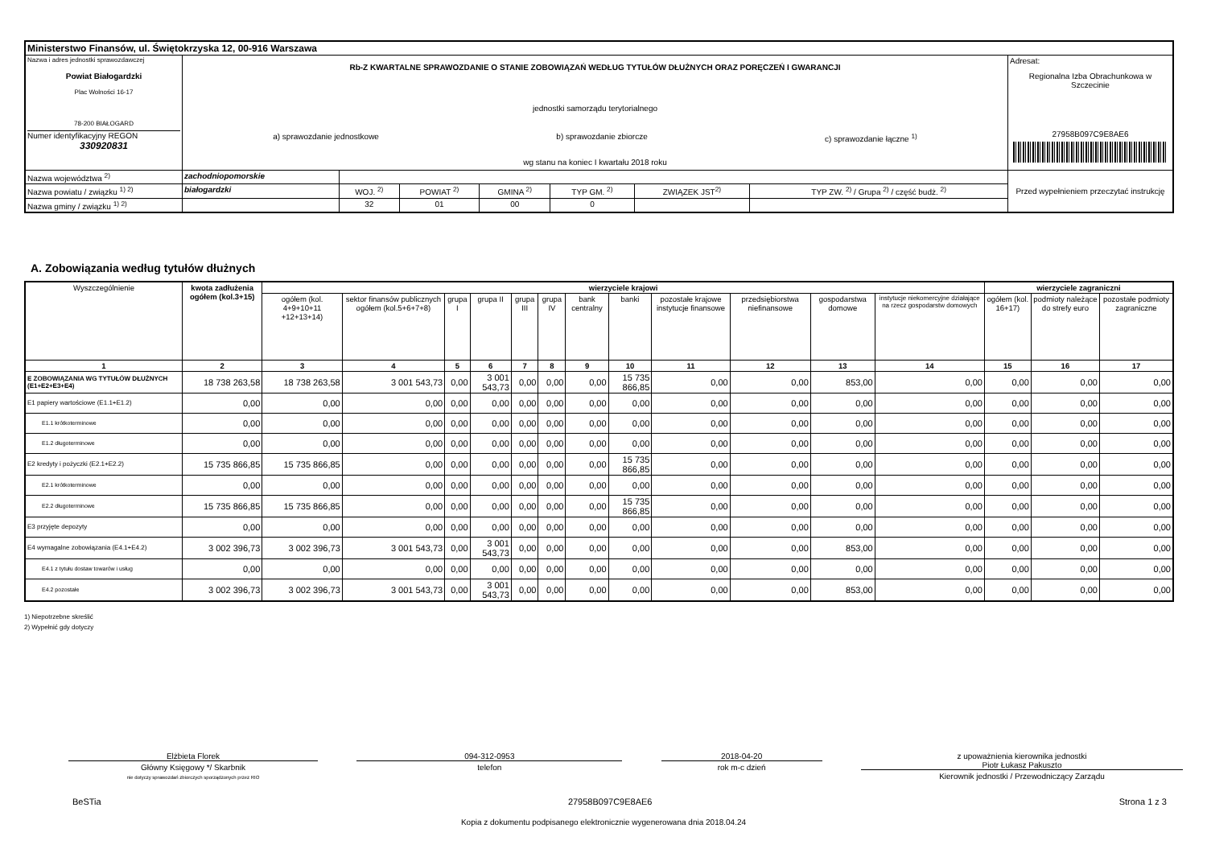| Ministerstwo Finansów, ul. Świętokrzyska 12, 00-916 Warszawa | | | | | | | | |
| Nazwa i adres jednostki sprawozdawczej Powiat Białogardzki Plac Wolności 16-17 78-200 BIAŁOGARD Numer identyfikacyjny REGON 330920831 | Rb-Z KWARTALNE SPRAWOZDANIE O STANIE ZOBOWIĄZAŃ WEDŁUG TYTUŁÓW DŁUŻNYCH ORAZ PORĘCZEŃ I GWARANCJI jednostki samorządu terytorialnego a) sprawozdanie jednostkowe b) sprawozdanie zbiorcze c) sprawozdanie łączne <sup>1)</sup> wg stanu na koniec I kwartału 2018 roku | | | | | | | Adresat: Regionalna Izba Obrachunkowa w Szczecinie 27958B097C9E8AE6 |
| Nazwa województwa <sup>2)</sup> | zachodniopomorskie | | | | | | | Przed wypełnieniem przeczytać instrukcję |
| Nazwa powiatu / związku <sup>1) 2)</sup> | białogardzki | WOJ. <sup>2)</sup> | POWIAT <sup>2)</sup> | GMINA <sup>2)</sup> | TYP GM. <sup>2)</sup> | ZWIĄZEK JST<sup>2)</sup> | TYP ZW. <sup>2)</sup> / Grupa <sup>2)</sup> / część budż. <sup>2)</sup> | |
| Nazwa gminy / związku <sup>1) 2)</sup> | | 32 | 01 | 00 | 0 | | | |
A. Zobowiązania według tytułów dłużnych
| Wyszczególnienie | kwota zadłużenia ogółem (kol.3+15) | wierzyciele krajowi | | | | | | | | | | | | wierzyciele zagraniczni | | |
| --- | --- | --- | --- | --- | --- | --- | --- | --- | --- | --- | --- | --- | --- | --- | --- | --- |
| | | ogółem (kol. 4+9+10+11 +12+13+14) | sektor finansów publicznych ogółem (kol.5+6+7+8) | grupa I | grupa II | grupa III | grupa IV | bank centralny | banki | pozostałe krajowe instytucje finansowe | przedsiębiorstwa niefinansowe | gospodarstwa domowe | instytucje niekomercyjne działające na rzecz gospodarstw domowych | ogółem (kol. 16+17) | podmioty należące do strefy euro | pozostałe podmioty zagraniczne |
| 1 | 2 | 3 | 4 | 5 | 6 | 7 | 8 | 9 | 10 | 11 | 12 | 13 | 14 | 15 | 16 | 17 |
| E ZOBOWIĄZANIA WG TYTUŁÓW DŁUŻNYCH (E1+E2+E3+E4) | 18 738 263,58 | 18 738 263,58 | 3 001 543,73 | 0,00 | 3 001 543,73 | 0,00 | 0,00 | 0,00 | 15 735 866,85 | 0,00 | 0,00 | 853,00 | 0,00 | 0,00 | 0,00 | 0,00 |
| E1 papiery wartościowe (E1.1+E1.2) | 0,00 | 0,00 | 0,00 | 0,00 | 0,00 | 0,00 | 0,00 | 0,00 | 0,00 | 0,00 | 0,00 | 0,00 | 0,00 | 0,00 | 0,00 | 0,00 |
| E1.1 krótkoterminowe | 0,00 | 0,00 | 0,00 | 0,00 | 0,00 | 0,00 | 0,00 | 0,00 | 0,00 | 0,00 | 0,00 | 0,00 | 0,00 | 0,00 | 0,00 | 0,00 |
| E1.2 długoterminowe | 0,00 | 0,00 | 0,00 | 0,00 | 0,00 | 0,00 | 0,00 | 0,00 | 0,00 | 0,00 | 0,00 | 0,00 | 0,00 | 0,00 | 0,00 | 0,00 |
| E2 kredyty i pożyczki (E2.1+E2.2) | 15 735 866,85 | 15 735 866,85 | 0,00 | 0,00 | 0,00 | 0,00 | 0,00 | 0,00 | 15 735 866,85 | 0,00 | 0,00 | 0,00 | 0,00 | 0,00 | 0,00 | 0,00 |
| E2.1 krótkoterminowe | 0,00 | 0,00 | 0,00 | 0,00 | 0,00 | 0,00 | 0,00 | 0,00 | 0,00 | 0,00 | 0,00 | 0,00 | 0,00 | 0,00 | 0,00 | 0,00 |
| E2.2 długoterminowe | 15 735 866,85 | 15 735 866,85 | 0,00 | 0,00 | 0,00 | 0,00 | 0,00 | 0,00 | 15 735 866,85 | 0,00 | 0,00 | 0,00 | 0,00 | 0,00 | 0,00 | 0,00 |
| E3 przyjęte depozyty | 0,00 | 0,00 | 0,00 | 0,00 | 0,00 | 0,00 | 0,00 | 0,00 | 0,00 | 0,00 | 0,00 | 0,00 | 0,00 | 0,00 | 0,00 | 0,00 |
| E4 wymagalne zobowiązania (E4.1+E4.2) | 3 002 396,73 | 3 002 396,73 | 3 001 543,73 | 0,00 | 3 001 543,73 | 0,00 | 0,00 | 0,00 | 0,00 | 0,00 | 0,00 | 853,00 | 0,00 | 0,00 | 0,00 | 0,00 |
| E4.1 z tytułu dostaw towarów i usług | 0,00 | 0,00 | 0,00 | 0,00 | 0,00 | 0,00 | 0,00 | 0,00 | 0,00 | 0,00 | 0,00 | 0,00 | 0,00 | 0,00 | 0,00 | 0,00 |
| E4.2 pozostałe | 3 002 396,73 | 3 002 396,73 | 3 001 543,73 | 0,00 | 3 001 543,73 | 0,00 | 0,00 | 0,00 | 0,00 | 0,00 | 0,00 | 853,00 | 0,00 | 0,00 | 0,00 | 0,00 |
1) Niepotrzebne skreślić
2) Wypełnić gdy dotyczy
Elżbieta Florek
Główny Księgowy */ Skarbnik
nie dotyczy sprawozdań zbiorczych sporządzonych przez RIO
094-312-0953
telefon
2018-04-20
rok m-c dzień
z upoważnienia kierownika jednostki
Piotr Łukasz Pakuszto
Kierownik jednostki / Przewodniczący Zarządu
BeSTia 27958B097C9E8AE6 Strona 1 z 3
Kopia z dokumentu podpisanego elektronicznie wygenerowana dnia 2018.04.24